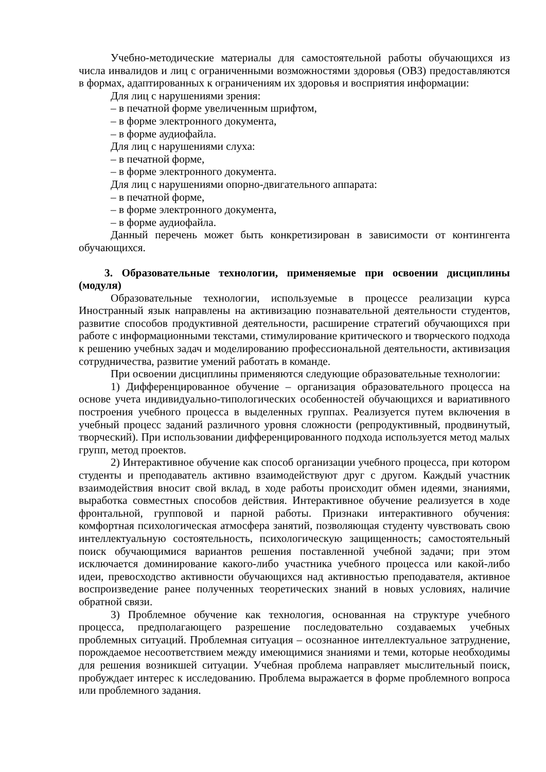Учебно-методические материалы для самостоятельной работы обучающихся из числа инвалидов и лиц с ограниченными возможностями здоровья (ОВЗ) предоставляются в формах, адаптированных к ограничениям их здоровья и восприятия информации:
Для лиц с нарушениями зрения:
– в печатной форме увеличенным шрифтом,
– в форме электронного документа,
– в форме аудиофайла.
Для лиц с нарушениями слуха:
– в печатной форме,
– в форме электронного документа.
Для лиц с нарушениями опорно-двигательного аппарата:
– в печатной форме,
– в форме электронного документа,
– в форме аудиофайла.
Данный перечень может быть конкретизирован в зависимости от контингента обучающихся.
3. Образовательные технологии, применяемые при освоении дисциплины (модуля)
Образовательные технологии, используемые в процессе реализации курса Иностранный язык направлены на активизацию познавательной деятельности студентов, развитие способов продуктивной деятельности, расширение стратегий обучающихся при работе с информационными текстами, стимулирование критического и творческого подхода к решению учебных задач и моделированию профессиональной деятельности, активизация сотрудничества, развитие умений работать в команде.
При освоении дисциплины применяются следующие образовательные технологии:
1) Дифференцированное обучение – организация образовательного процесса на основе учета индивидуально-типологических особенностей обучающихся и вариативного построения учебного процесса в выделенных группах. Реализуется путем включения в учебный процесс заданий различного уровня сложности (репродуктивный, продвинутый, творческий). При использовании дифференцированного подхода используется метод малых групп, метод проектов.
2) Интерактивное обучение как способ организации учебного процесса, при котором студенты и преподаватель активно взаимодействуют друг с другом. Каждый участник взаимодействия вносит свой вклад, в ходе работы происходит обмен идеями, знаниями, выработка совместных способов действия. Интерактивное обучение реализуется в ходе фронтальной, групповой и парной работы. Признаки интерактивного обучения: комфортная психологическая атмосфера занятий, позволяющая студенту чувствовать свою интеллектуальную состоятельность, психологическую защищенность; самостоятельный поиск обучающимися вариантов решения поставленной учебной задачи; при этом исключается доминирование какого-либо участника учебного процесса или какой-либо идеи, превосходство активности обучающихся над активностью преподавателя, активное воспроизведение ранее полученных теоретических знаний в новых условиях, наличие обратной связи.
3) Проблемное обучение как технология, основанная на структуре учебного процесса, предполагающего разрешение последовательно создаваемых учебных проблемных ситуаций. Проблемная ситуация – осознанное интеллектуальное затруднение, порождаемое несоответствием между имеющимися знаниями и теми, которые необходимы для решения возникшей ситуации. Учебная проблема направляет мыслительный поиск, пробуждает интерес к исследованию. Проблема выражается в форме проблемного вопроса или проблемного задания.